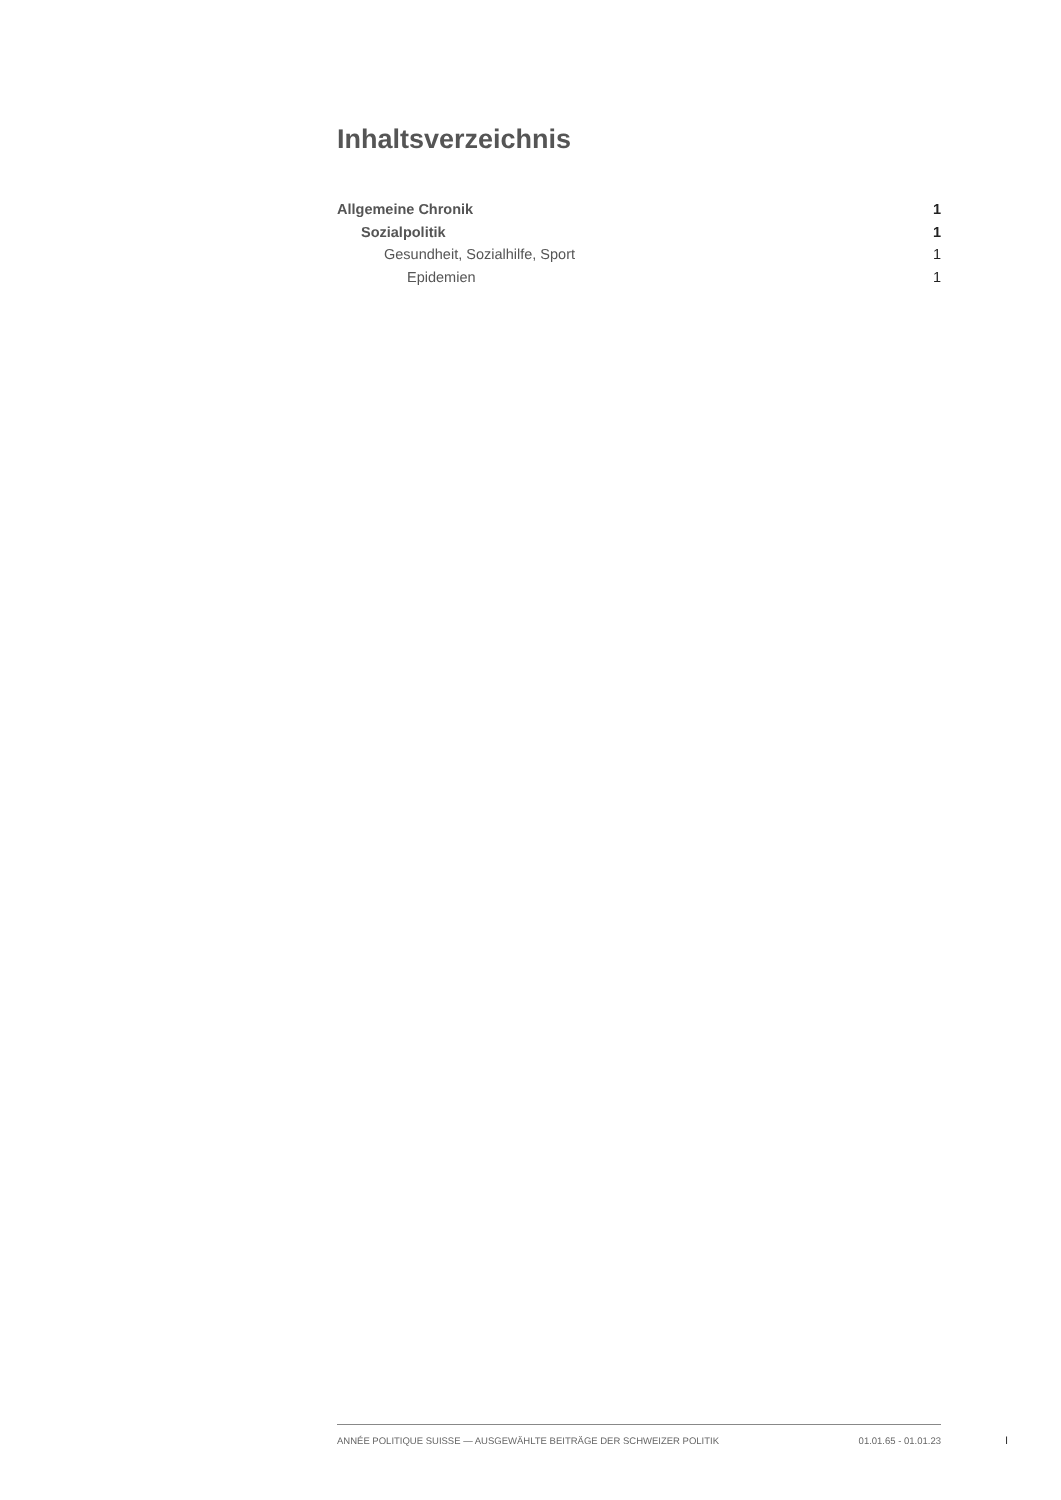Inhaltsverzeichnis
Allgemeine Chronik 1
Sozialpolitik 1
Gesundheit, Sozialhilfe, Sport 1
Epidemien 1
ANNÉE POLITIQUE SUISSE — AUSGEWÄHLTE BEITRÄGE DER SCHWEIZER POLITIK 01.01.65 - 01.01.23
I